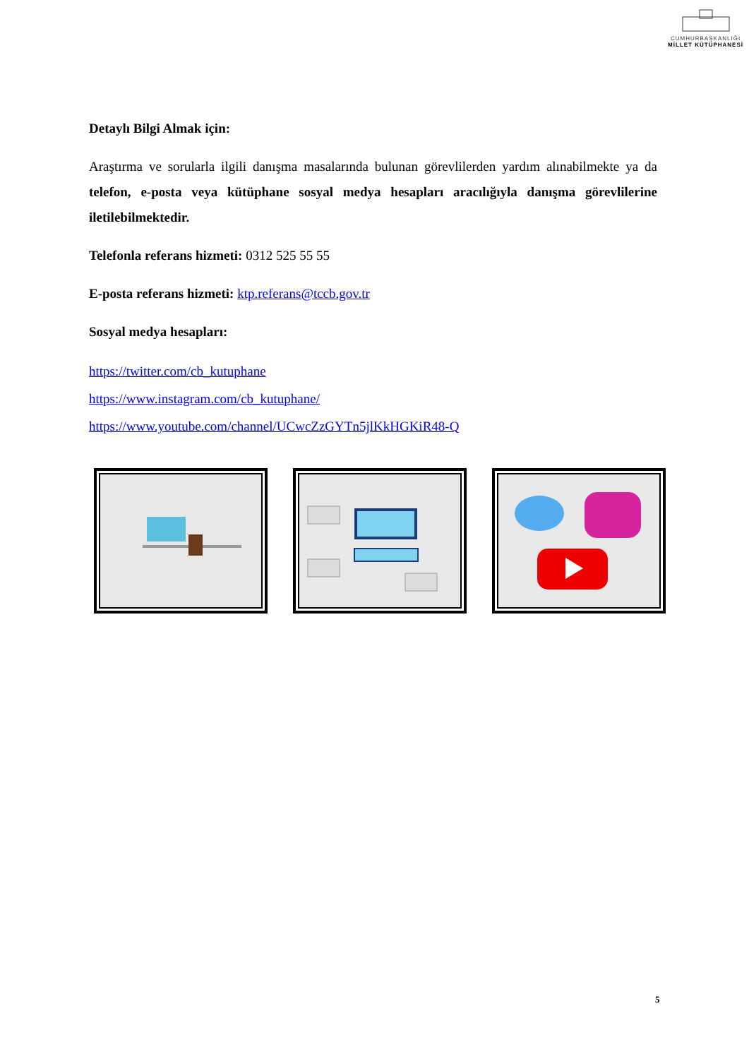CUMHURBAŞKANLIĞI
MİLLET KÜTÜPHANESİ
Detaylı Bilgi Almak için:
Araştırma ve sorularla ilgili danışma masalarında bulunan görevlilerden yardım alınabilmekte ya da telefon, e-posta veya kütüphane sosyal medya hesapları aracılığıyla danışma görevlilerine iletilebilmektedir.
Telefonla referans hizmeti: 0312 525 55 55
E-posta referans hizmeti: ktp.referans@tccb.gov.tr
Sosyal medya hesapları:
https://twitter.com/cb_kutuphane
https://www.instagram.com/cb_kutuphane/
https://www.youtube.com/channel/UCwcZzGYTn5jlKkHGKiR48-Q
5